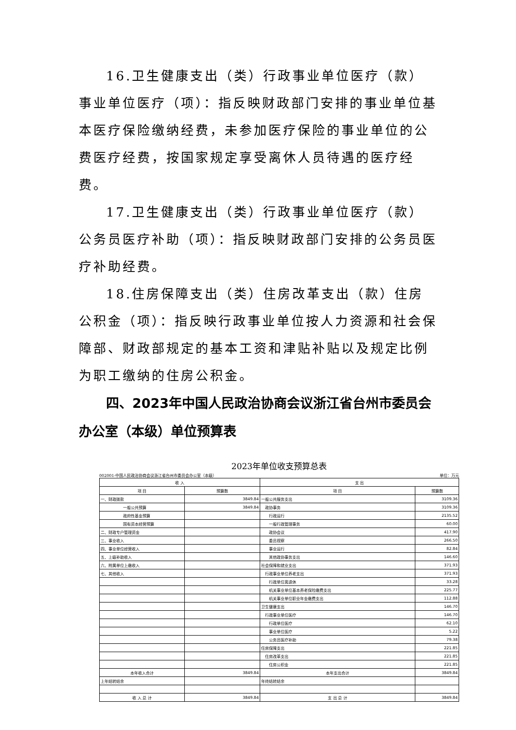16.卫生健康支出（类）行政事业单位医疗（款）事业单位医疗（项）：指反映财政部门安排的事业单位基本医疗保险缴纳经费，未参加医疗保险的事业单位的公费医疗经费，按国家规定享受离休人员待遇的医疗经费。
17.卫生健康支出（类）行政事业单位医疗（款）公务员医疗补助（项）：指反映财政部门安排的公务员医疗补助经费。
18.住房保障支出（类）住房改革支出（款）住房公积金（项）：指反映行政事业单位按人力资源和社会保障部、财政部规定的基本工资和津贴补贴以及规定比例为职工缴纳的住房公积金。
四、2023年中国人民政治协商会议浙江省台州市委员会办公室（本级）单位预算表
2023年单位收支预算总表
002001-中国人民政治协商会议浙江省台州市委员会办公室（本级） 单位：万元
| 收 入 | | 支 出 | |
| --- | --- | --- | --- |
| 项 目 | 预算数 | 项 目 | 预算数 |
| 一、财政拨款 | 3849.84 | 一般公共服务支出 | 3109.36 |
| 一般公共预算 | 3849.84 | 政协事务 | 3109.36 |
| 政府性基金预算 | | 行政运行 | 2135.52 |
| 国有资本经营预算 | | 一般行政管理事务 | 60.00 |
| 二、财政专户管理资金 | | 政协会议 | 417.90 |
| 三、事业收入 | | 委员视察 | 266.50 |
| 四、事业单位经营收入 | | 事业运行 | 82.84 |
| 五、上级补助收入 | | 其他政协事务支出 | 146.60 |
| 六、附属单位上缴收入 | | 社会保障和就业支出 | 371.93 |
| 七、其他收入 | | 行政事业单位养老支出 | 371.93 |
| | | 行政单位离退休 | 33.28 |
| | | 机关事业单位基本养老保险缴费支出 | 225.77 |
| | | 机关事业单位职业年金缴费支出 | 112.88 |
| | | 卫生健康支出 | 146.70 |
| | | 行政事业单位医疗 | 146.70 |
| | | 行政单位医疗 | 62.10 |
| | | 事业单位医疗 | 5.22 |
| | | 公务员医疗补助 | 79.38 |
| | | 住房保障支出 | 221.85 |
| | | 住房改革支出 | 221.85 |
| | | 住房公积金 | 221.85 |
| 本年收入合计 | 3849.84 | 本年支出合计 | 3849.84 |
| 上年结转结余 | | 年终结转结余 | |
| 收 入 总 计 | 3849.84 | 支 出 总 计 | 3849.84 |